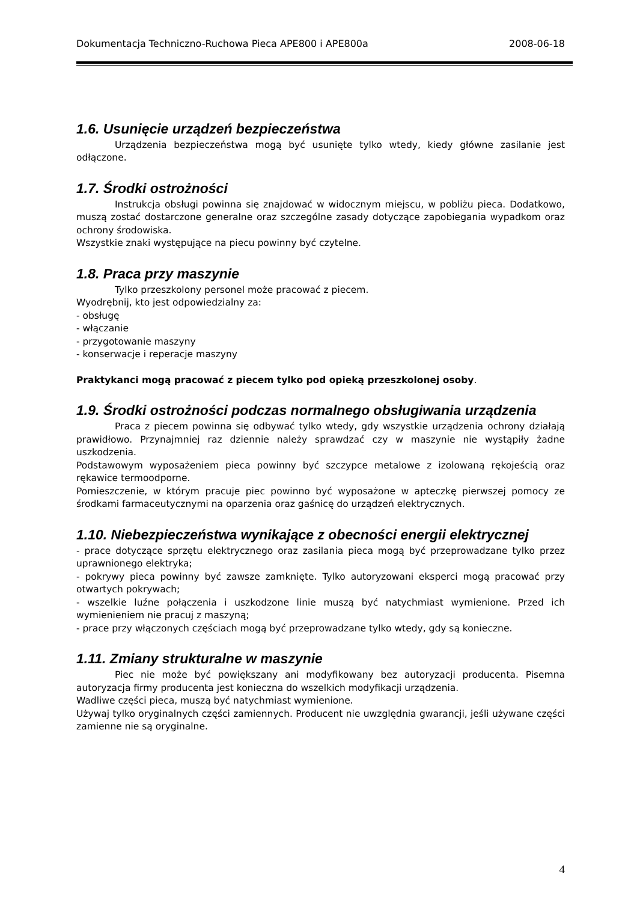Dokumentacja Techniczno-Ruchowa Pieca APE800 i APE800a 2008-06-18
1.6. Usunięcie urządzeń bezpieczeństwa
Urządzenia bezpieczeństwa mogą być usunięte tylko wtedy, kiedy główne zasilanie jest odłączone.
1.7. Środki ostrożności
Instrukcja obsługi powinna się znajdować w widocznym miejscu, w pobliżu pieca. Dodatkowo, muszą zostać dostarczone generalne oraz szczególne zasady dotyczące zapobiegania wypadkom oraz ochrony środowiska.
Wszystkie znaki występujące na piecu powinny być czytelne.
1.8. Praca przy maszynie
Tylko przeszkolony personel może pracować z piecem.
Wyodrębnij, kto jest odpowiedzialny za:
- obsługę
- włączanie
- przygotowanie maszyny
- konserwacje i reperacje maszyny
Praktykanci mogą pracować z piecem tylko pod opieką przeszkolonej osoby.
1.9. Środki ostrożności podczas normalnego obsługiwania urządzenia
Praca z piecem powinna się odbywać tylko wtedy, gdy wszystkie urządzenia ochrony działają prawidłowo. Przynajmniej raz dziennie należy sprawdzać czy w maszynie nie wystąpiły żadne uszkodzenia.
Podstawowym wyposażeniem pieca powinny być szczypce metalowe z izolowaną rękojeścią oraz rękawice termoodporne.
Pomieszczenie, w którym pracuje piec powinno być wyposażone w apteczkę pierwszej pomocy ze środkami farmaceutycznymi na oparzenia oraz gaśnicę do urządzeń elektrycznych.
1.10. Niebezpieczeństwa wynikające z obecności energii elektrycznej
- prace dotyczące sprzętu elektrycznego oraz zasilania pieca mogą być przeprowadzane tylko przez uprawnionego elektryka;
- pokrywy pieca powinny być zawsze zamknięte. Tylko autoryzowani eksperci mogą pracować przy otwartych pokrywach;
- wszelkie luźne połączenia i uszkodzone linie muszą być natychmiast wymienione. Przed ich wymienieniem nie pracuj z maszyną;
- prace przy włączonych częściach mogą być przeprowadzane tylko wtedy, gdy są konieczne.
1.11. Zmiany strukturalne w maszynie
Piec nie może być powiększany ani modyfikowany bez autoryzacji producenta. Pisemna autoryzacja firmy producenta jest konieczna do wszelkich modyfikacji urządzenia.
Wadliwe części pieca, muszą być natychmiast wymienione.
Używaj tylko oryginalnych części zamiennych. Producent nie uwzględnia gwarancji, jeśli używane części zamienne nie są oryginalne.
4